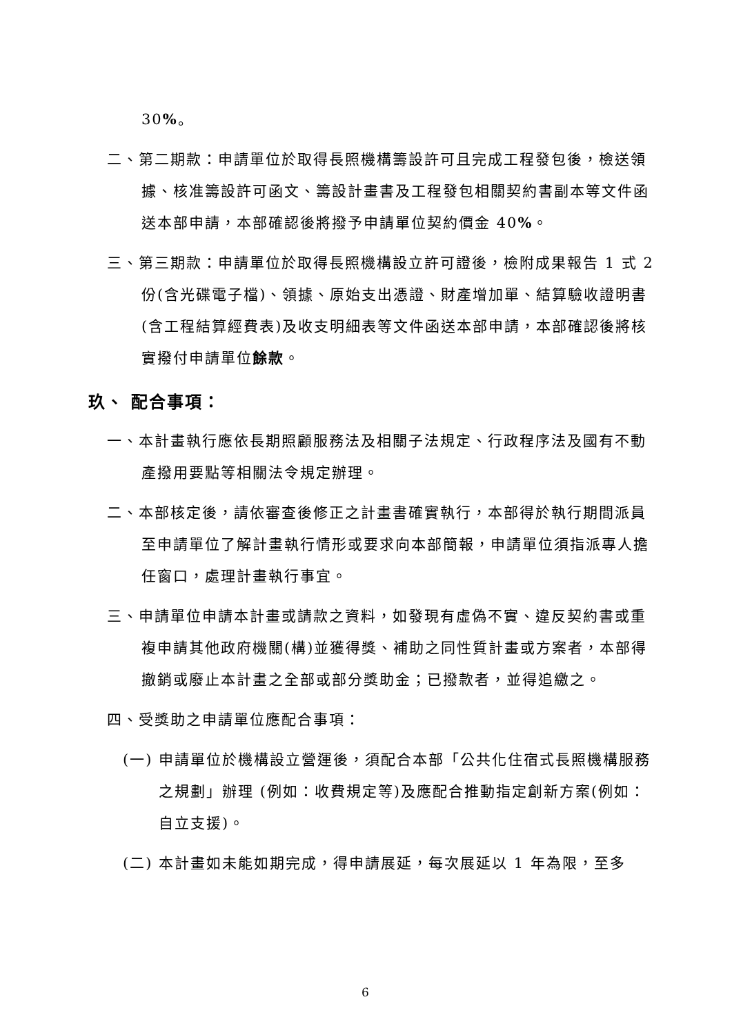30%。
二、第二期款：申請單位於取得長照機構籌設許可且完成工程發包後，檢送領據、核准籌設許可函文、籌設計畫書及工程發包相關契約書副本等文件函送本部申請，本部確認後將撥予申請單位契約價金 40%。
三、第三期款：申請單位於取得長照機構設立許可證後，檢附成果報告 1 式 2 份(含光碟電子檔)、領據、原始支出憑證、財產增加單、結算驗收證明書(含工程結算經費表)及收支明細表等文件函送本部申請，本部確認後將核實撥付申請單位餘款。
玖、 配合事項：
一、本計畫執行應依長期照顧服務法及相關子法規定、行政程序法及國有不動產撥用要點等相關法令規定辦理。
二、本部核定後，請依審查後修正之計畫書確實執行，本部得於執行期間派員至申請單位了解計畫執行情形或要求向本部簡報，申請單位須指派專人擔任窗口，處理計畫執行事宜。
三、申請單位申請本計畫或請款之資料，如發現有虛偽不實、違反契約書或重複申請其他政府機關(構)並獲得獎、補助之同性質計畫或方案者，本部得撤銷或廢止本計畫之全部或部分獎助金；已撥款者，並得追繳之。
四、受獎助之申請單位應配合事項：
(一) 申請單位於機構設立營運後，須配合本部「公共化住宿式長照機構服務之規劃」辦理 (例如：收費規定等)及應配合推動指定創新方案(例如：自立支援)。
(二) 本計畫如未能如期完成，得申請展延，每次展延以 1 年為限，至多
6